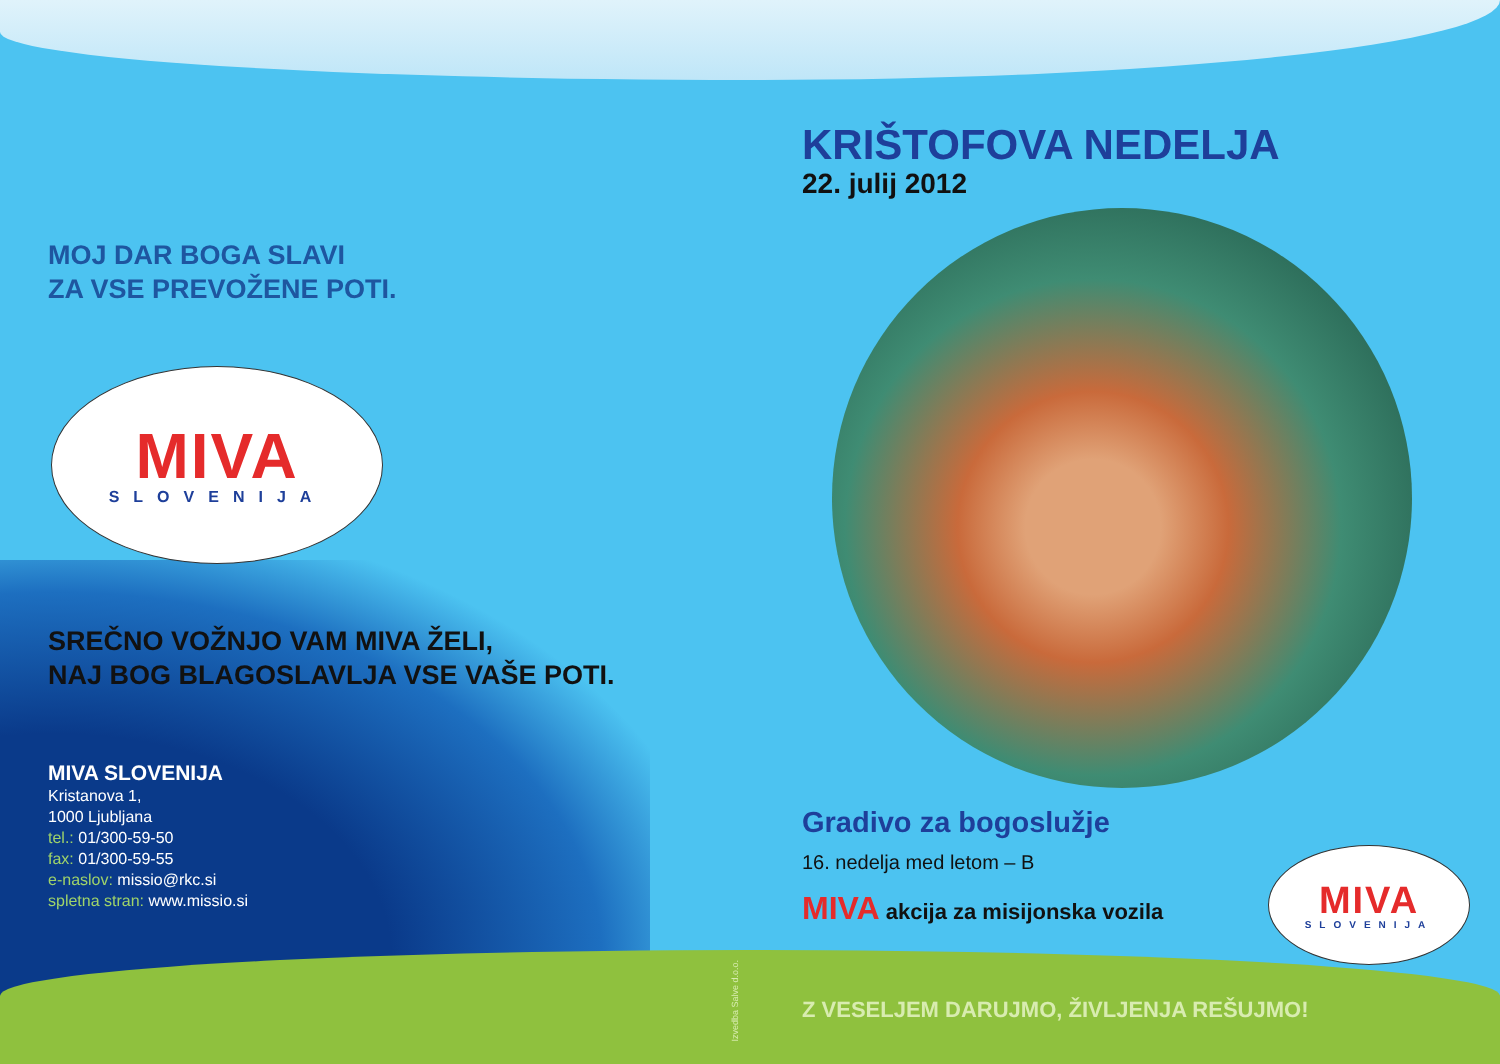MOJ DAR BOGA SLAVI
ZA VSE PREVOŽENE POTI.
MIVA
SLOVENIJA
SREČNO VOŽNJO VAM MIVA ŽELI,
NAJ BOG BLAGOSLAVLJA VSE VAŠE POTI.
MIVA SLOVENIJA
Kristanova 1,
1000 Ljubljana
tel.: 01/300-59-50
fax: 01/300-59-55
e-naslov: missio@rkc.si
spletna stran: www.missio.si
KRIŠTOFOVA NEDELJA
22. julij 2012
Gradivo za bogoslužje
16. nedelja med letom – B
MIVA akcija za misijonska vozila
Z VESELJEM DARUJMO, ŽIVLJENJA REŠUJMO!
Izvedba Salve d.o.o.
MIVA
SLOVENIJA